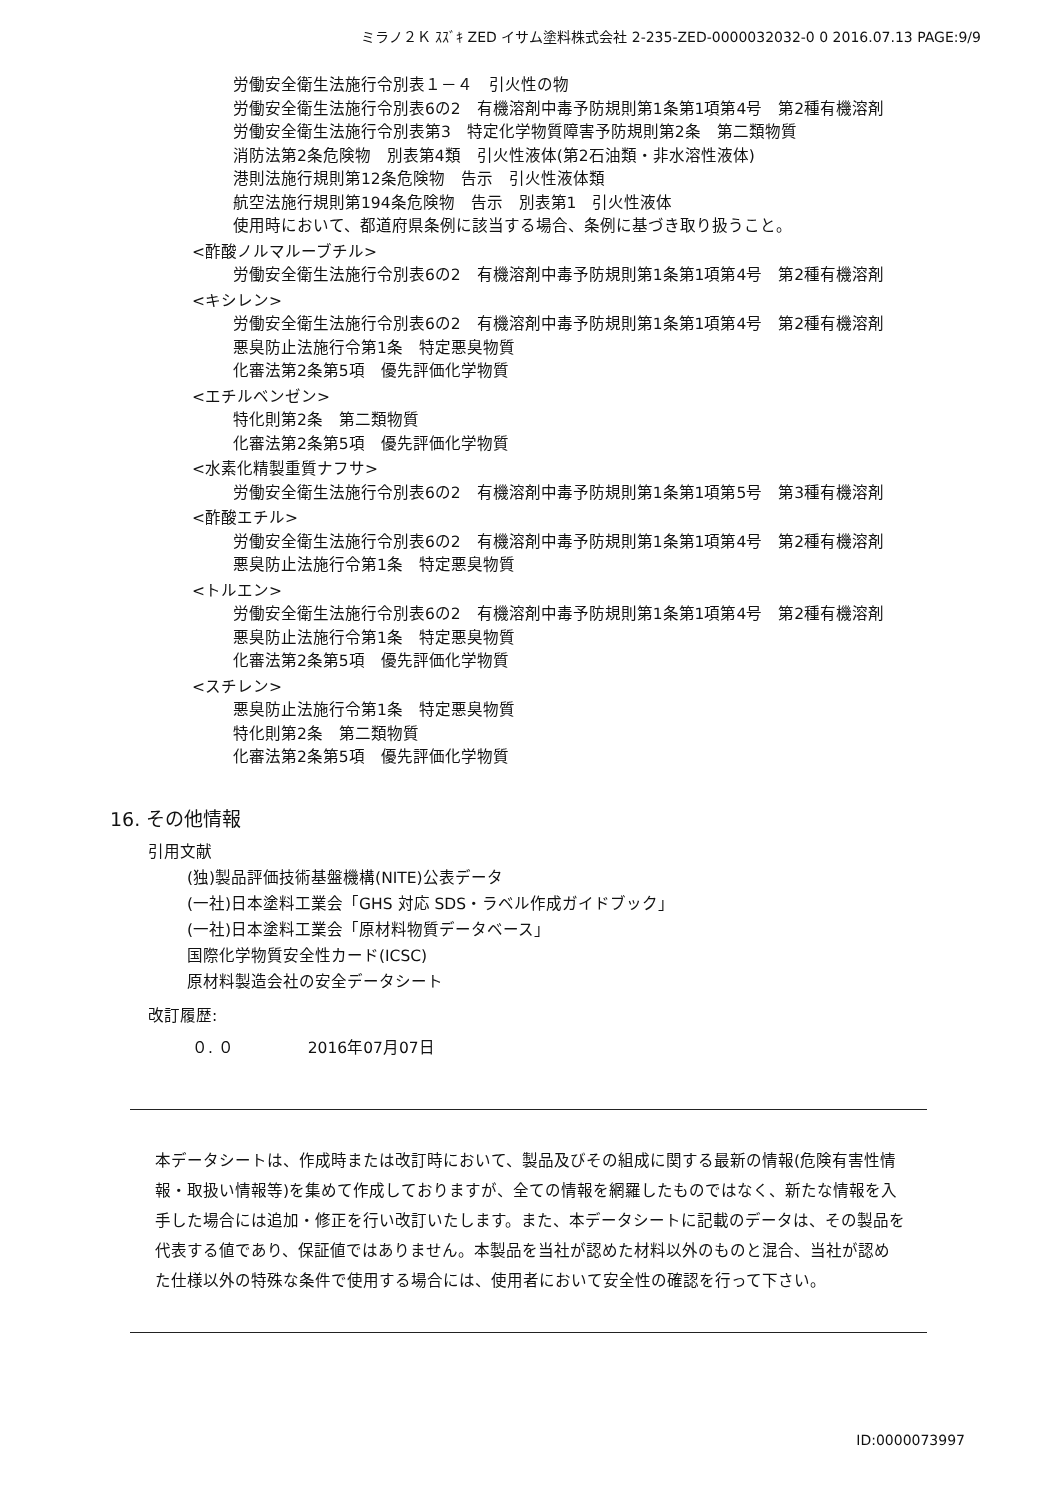ミラノ２Ｋ ｽｽﾞｷ ZED イサム塗料株式会社 2-235-ZED-0000032032-0 0 2016.07.13 PAGE:9/9
労働安全衛生法施行令別表１－４　引火性の物
労働安全衛生法施行令別表6の2　有機溶剤中毒予防規則第1条第1項第4号　第2種有機溶剤
労働安全衛生法施行令別表第3　特定化学物質障害予防規則第2条　第二類物質
消防法第2条危険物　別表第4類　引火性液体(第2石油類・非水溶性液体)
港則法施行規則第12条危険物　告示　引火性液体類
航空法施行規則第194条危険物　告示　別表第1　引火性液体
使用時において、都道府県条例に該当する場合、条例に基づき取り扱うこと。
<酢酸ノルマルーブチル>
労働安全衛生法施行令別表6の2　有機溶剤中毒予防規則第1条第1項第4号　第2種有機溶剤
<キシレン>
労働安全衛生法施行令別表6の2　有機溶剤中毒予防規則第1条第1項第4号　第2種有機溶剤
悪臭防止法施行令第1条　特定悪臭物質
化審法第2条第5項　優先評価化学物質
<エチルベンゼン>
特化則第2条　第二類物質
化審法第2条第5項　優先評価化学物質
<水素化精製重質ナフサ>
労働安全衛生法施行令別表6の2　有機溶剤中毒予防規則第1条第1項第5号　第3種有機溶剤
<酢酸エチル>
労働安全衛生法施行令別表6の2　有機溶剤中毒予防規則第1条第1項第4号　第2種有機溶剤
悪臭防止法施行令第1条　特定悪臭物質
<トルエン>
労働安全衛生法施行令別表6の2　有機溶剤中毒予防規則第1条第1項第4号　第2種有機溶剤
悪臭防止法施行令第1条　特定悪臭物質
化審法第2条第5項　優先評価化学物質
<スチレン>
悪臭防止法施行令第1条　特定悪臭物質
特化則第2条　第二類物質
化審法第2条第5項　優先評価化学物質
16. その他情報
引用文献
(独)製品評価技術基盤機構(NITE)公表データ
(一社)日本塗料工業会「GHS 対応 SDS・ラベル作成ガイドブック」
(一社)日本塗料工業会「原材料物質データベース」
国際化学物質安全性カード(ICSC)
原材料製造会社の安全データシート
改訂履歴:
０. ０ 2016年07月07日
本データシートは、作成時または改訂時において、製品及びその組成に関する最新の情報(危険有害性情報・取扱い情報等)を集めて作成しておりますが、全ての情報を網羅したものではなく、新たな情報を入手した場合には追加・修正を行い改訂いたします。また、本データシートに記載のデータは、その製品を代表する値であり、保証値ではありません。本製品を当社が認めた材料以外のものと混合、当社が認めた仕様以外の特殊な条件で使用する場合には、使用者において安全性の確認を行って下さい。
ID:0000073997